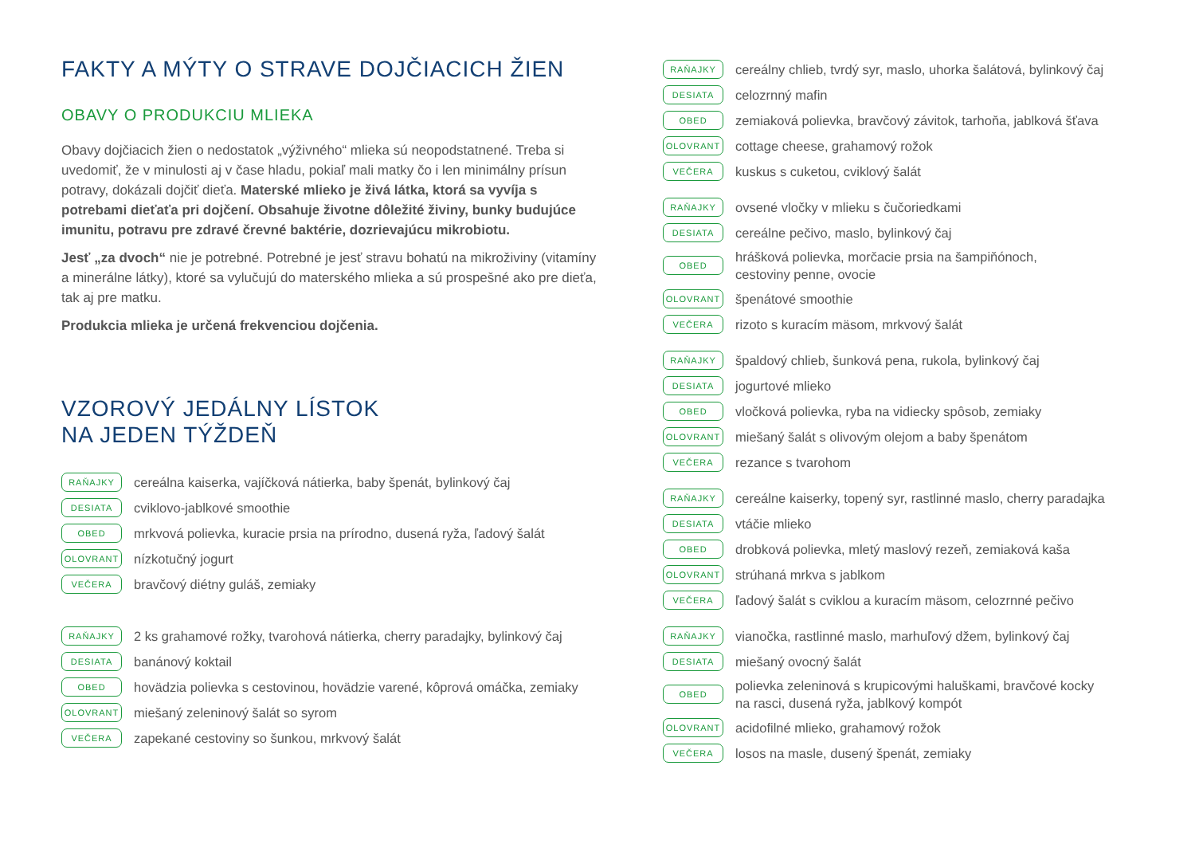FAKTY A MÝTY O STRAVE DOJČIACICH ŽIEN
OBAVY O PRODUKCIU MLIEKA
Obavy dojčiacich žien o nedostatok „výživného“ mlieka sú neopodstatnené. Treba si uvedomiť, že v minulosti aj v čase hladu, pokiaľ mali matky čo i len minimálny prísun potravy, dokázali dojčiť dieťa. Materské mlieko je živá látka, ktorá sa vyvíja s potrebami dieťaťa pri dojčení. Obsahuje životne dôležité živiny, bunky budujúce imunitu, potravu pre zdravé črevné baktérie, dozrievajúcu mikrobiotu.
Jesť „za dvoch“ nie je potrebné. Potrebné je jesť stravu bohatú na mikroživiny (vitamíny a minerálne látky), ktoré sa vylučujú do materského mlieka a sú prospešné ako pre dieťa, tak aj pre matku.
Produkcia mlieka je určená frekvenciou dojčenia.
VZOROVÝ JEDÁLNY LÍSTOK
NA JEDEN TÝŽDEŇ
RAŇAJKY cereálna kaiserka, vajíčková nátierka, baby špenát, bylinkový čaj
DESIATA cviklovo-jablkové smoothie
OBED mrkvová polievka, kuracie prsia na prírodno, dusená ryža, ľadový šalát
OLOVRANT nízkotučný jogurt
VEČERA bravčový diétny guláš, zemiaky
RAŇAJKY 2 ks grahamové rožky, tvarohová nátierka, cherry paradajky, bylinkový čaj
DESIATA banánový koktail
OBED hovädzia polievka s cestovinou, hovädzie varené, kôprová omáčka, zemiaky
OLOVRANT miešaný zeleninový šalát so syrom
VEČERA zapekané cestoviny so šunkou, mrkvový šalát
RAŇAJKY cereálny chlieb, tvrdý syr, maslo, uhorka šalátová, bylinkový čaj
DESIATA celozrnný mafin
OBED zemiaková polievka, bravčový závitok, tarhoňa, jablková šťava
OLOVRANT cottage cheese, grahamový rožok
VEČERA kuskus s cuketou, cviklový šalát
RAŇAJKY ovsené vločky v mlieku s čučoriedkami
DESIATA cereálne pečivo, maslo, bylinkový čaj
OBED hrášková polievka, morčacie prsia na šampiňónoch,
cestoviny penne, ovocie
OLOVRANT špenátové smoothie
VEČERA rizoto s kuracím mäsom, mrkvový šalát
RAŇAJKY špaldový chlieb, šunková pena, rukola, bylinkový čaj
DESIATA jogurtové mlieko
OBED vločková polievka, ryba na vidiecky spôsob, zemiaky
OLOVRANT miešaný šalát s olivovým olejom a baby špenátom
VEČERA rezance s tvarohom
RAŇAJKY cereálne kaiserky, topený syr, rastlinné maslo, cherry paradajka
DESIATA vtáčie mlieko
OBED drobková polievka, mletý maslový rezeň, zemiaková kaša
OLOVRANT strúhaná mrkva s jablkom
VEČERA ľadový šalát s cviklou a kuracím mäsom, celozrnné pečivo
RAŇAJKY vianočka, rastlinné maslo, marhuľový džem, bylinkový čaj
DESIATA miešaný ovocný šalát
OBED polievka zeleninová s krupicovými haluškami, bravčové kocky
na rasci, dusená ryža, jablkový kompót
OLOVRANT acidofilné mlieko, grahamový rožok
VEČERA losos na masle, dusený špenát, zemiaky